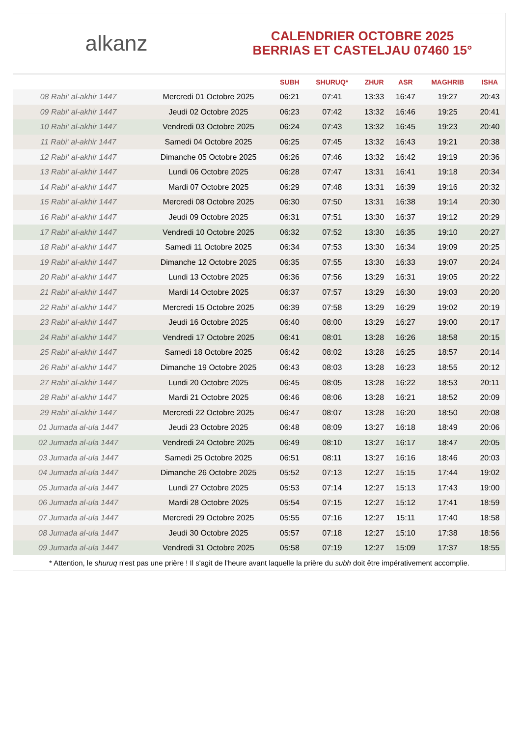alkanz
CALENDRIER OCTOBRE 2025
BERRIAS ET CASTELJAU 07460 15°
| | | SUBH | SHURUQ* | ZHUR | ASR | MAGHRIB | ISHA |
| --- | --- | --- | --- | --- | --- | --- | --- |
| 08 Rabi‘ al-akhir 1447 | Mercredi 01 Octobre 2025 | 06:21 | 07:41 | 13:33 | 16:47 | 19:27 | 20:43 |
| 09 Rabi‘ al-akhir 1447 | Jeudi 02 Octobre 2025 | 06:23 | 07:42 | 13:32 | 16:46 | 19:25 | 20:41 |
| 10 Rabi‘ al-akhir 1447 | Vendredi 03 Octobre 2025 | 06:24 | 07:43 | 13:32 | 16:45 | 19:23 | 20:40 |
| 11 Rabi‘ al-akhir 1447 | Samedi 04 Octobre 2025 | 06:25 | 07:45 | 13:32 | 16:43 | 19:21 | 20:38 |
| 12 Rabi‘ al-akhir 1447 | Dimanche 05 Octobre 2025 | 06:26 | 07:46 | 13:32 | 16:42 | 19:19 | 20:36 |
| 13 Rabi‘ al-akhir 1447 | Lundi 06 Octobre 2025 | 06:28 | 07:47 | 13:31 | 16:41 | 19:18 | 20:34 |
| 14 Rabi‘ al-akhir 1447 | Mardi 07 Octobre 2025 | 06:29 | 07:48 | 13:31 | 16:39 | 19:16 | 20:32 |
| 15 Rabi‘ al-akhir 1447 | Mercredi 08 Octobre 2025 | 06:30 | 07:50 | 13:31 | 16:38 | 19:14 | 20:30 |
| 16 Rabi‘ al-akhir 1447 | Jeudi 09 Octobre 2025 | 06:31 | 07:51 | 13:30 | 16:37 | 19:12 | 20:29 |
| 17 Rabi‘ al-akhir 1447 | Vendredi 10 Octobre 2025 | 06:32 | 07:52 | 13:30 | 16:35 | 19:10 | 20:27 |
| 18 Rabi‘ al-akhir 1447 | Samedi 11 Octobre 2025 | 06:34 | 07:53 | 13:30 | 16:34 | 19:09 | 20:25 |
| 19 Rabi‘ al-akhir 1447 | Dimanche 12 Octobre 2025 | 06:35 | 07:55 | 13:30 | 16:33 | 19:07 | 20:24 |
| 20 Rabi‘ al-akhir 1447 | Lundi 13 Octobre 2025 | 06:36 | 07:56 | 13:29 | 16:31 | 19:05 | 20:22 |
| 21 Rabi‘ al-akhir 1447 | Mardi 14 Octobre 2025 | 06:37 | 07:57 | 13:29 | 16:30 | 19:03 | 20:20 |
| 22 Rabi‘ al-akhir 1447 | Mercredi 15 Octobre 2025 | 06:39 | 07:58 | 13:29 | 16:29 | 19:02 | 20:19 |
| 23 Rabi‘ al-akhir 1447 | Jeudi 16 Octobre 2025 | 06:40 | 08:00 | 13:29 | 16:27 | 19:00 | 20:17 |
| 24 Rabi‘ al-akhir 1447 | Vendredi 17 Octobre 2025 | 06:41 | 08:01 | 13:28 | 16:26 | 18:58 | 20:15 |
| 25 Rabi‘ al-akhir 1447 | Samedi 18 Octobre 2025 | 06:42 | 08:02 | 13:28 | 16:25 | 18:57 | 20:14 |
| 26 Rabi‘ al-akhir 1447 | Dimanche 19 Octobre 2025 | 06:43 | 08:03 | 13:28 | 16:23 | 18:55 | 20:12 |
| 27 Rabi‘ al-akhir 1447 | Lundi 20 Octobre 2025 | 06:45 | 08:05 | 13:28 | 16:22 | 18:53 | 20:11 |
| 28 Rabi‘ al-akhir 1447 | Mardi 21 Octobre 2025 | 06:46 | 08:06 | 13:28 | 16:21 | 18:52 | 20:09 |
| 29 Rabi‘ al-akhir 1447 | Mercredi 22 Octobre 2025 | 06:47 | 08:07 | 13:28 | 16:20 | 18:50 | 20:08 |
| 01 Jumada al-ula 1447 | Jeudi 23 Octobre 2025 | 06:48 | 08:09 | 13:27 | 16:18 | 18:49 | 20:06 |
| 02 Jumada al-ula 1447 | Vendredi 24 Octobre 2025 | 06:49 | 08:10 | 13:27 | 16:17 | 18:47 | 20:05 |
| 03 Jumada al-ula 1447 | Samedi 25 Octobre 2025 | 06:51 | 08:11 | 13:27 | 16:16 | 18:46 | 20:03 |
| 04 Jumada al-ula 1447 | Dimanche 26 Octobre 2025 | 05:52 | 07:13 | 12:27 | 15:15 | 17:44 | 19:02 |
| 05 Jumada al-ula 1447 | Lundi 27 Octobre 2025 | 05:53 | 07:14 | 12:27 | 15:13 | 17:43 | 19:00 |
| 06 Jumada al-ula 1447 | Mardi 28 Octobre 2025 | 05:54 | 07:15 | 12:27 | 15:12 | 17:41 | 18:59 |
| 07 Jumada al-ula 1447 | Mercredi 29 Octobre 2025 | 05:55 | 07:16 | 12:27 | 15:11 | 17:40 | 18:58 |
| 08 Jumada al-ula 1447 | Jeudi 30 Octobre 2025 | 05:57 | 07:18 | 12:27 | 15:10 | 17:38 | 18:56 |
| 09 Jumada al-ula 1447 | Vendredi 31 Octobre 2025 | 05:58 | 07:19 | 12:27 | 15:09 | 17:37 | 18:55 |
* Attention, le shuruq n'est pas une prière ! Il s'agit de l'heure avant laquelle la prière du subh doit être impérativement accomplie.